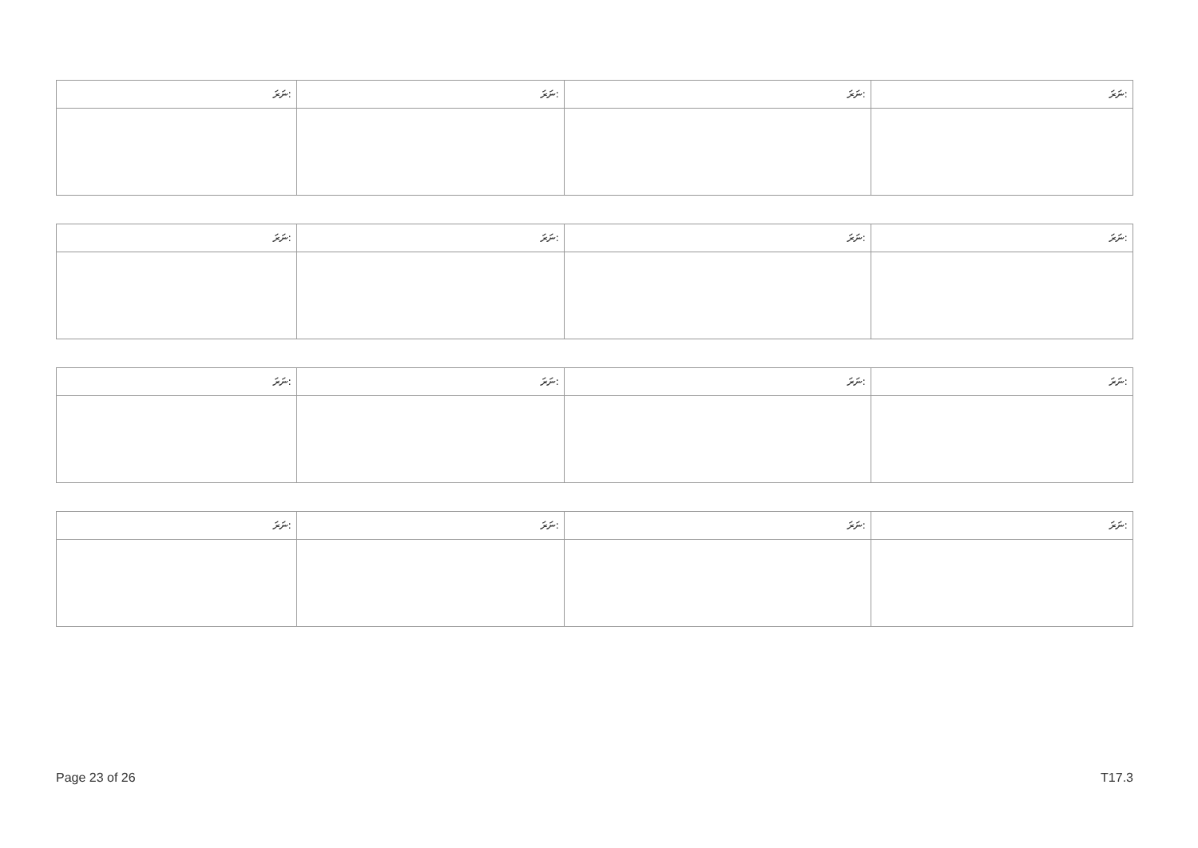| ނަރަ: | ނަރަ: | ނަރަ: | ނަރަ: |
| --- | --- | --- | --- |
| ނަރަ: | ނަރަ: | ނަރަ: | ނަރަ: |
| --- | --- | --- | --- |
| ނަރަ: | ނަރަ: | ނަރަ: | ނަރަ: |
| --- | --- | --- | --- |
| ނަރަ: | ނަރަ: | ނަރަ: | ނަރަ: |
| --- | --- | --- | --- |
Page 23 of 26 T17.3